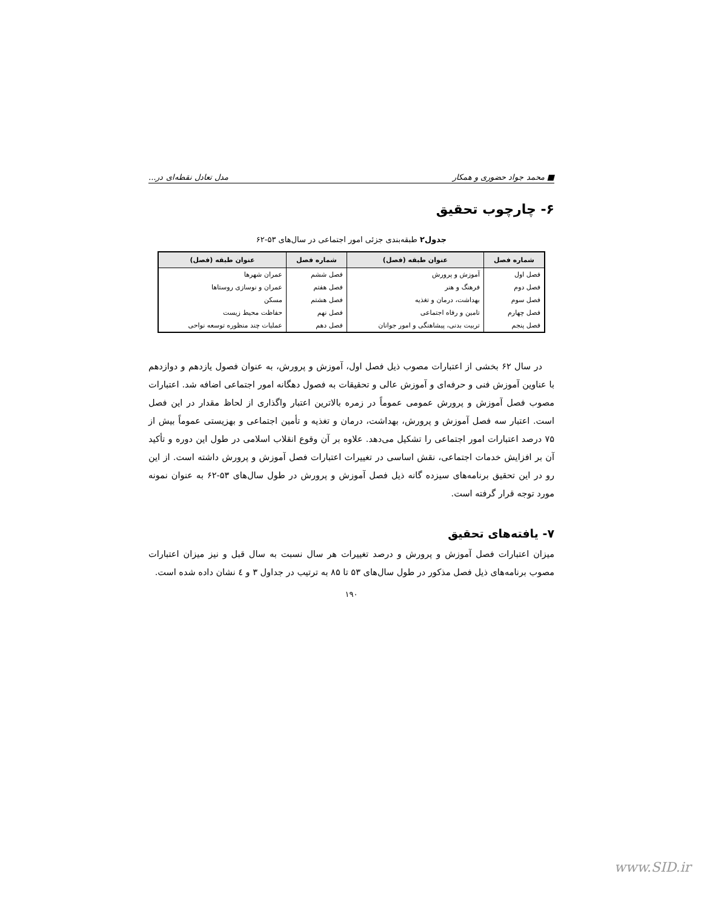■ محمد جواد حضوری و همکار مدل تعادل نقطه‌ای در...
۶- چارچوب تحقیق
جدول۲ طبقه‌بندی جزئی امور اجتماعی در سال‌های ۵۳-۶۲
| شماره فصل | عنوان طبقه (فصل) | شماره فصل | عنوان طبقه (فصل) |
| --- | --- | --- | --- |
| فصل اول | آموزش و پرورش | فصل ششم | عمران شهرها |
| فصل دوم | فرهنگ و هنر | فصل هفتم | عمران و نوسازی روستاها |
| فصل سوم | بهداشت، درمان و تغذیه | فصل هشتم | مسکن |
| فصل چهارم | تامین و رفاه اجتماعی | فصل نهم | حفاظت محیط زیست |
| فصل پنجم | تربیت بدنی، پیشاهنگی و امور جوانان | فصل دهم | عملیات چند منظوره توسعه نواحی |
در سال ۶۲ بخشی از اعتبارات مصوب ذیل فصل اول، آموزش و پرورش، به عنوان فصول یازدهم و دوازدهم با عناوین آموزش فنی و حرفه‌ای و آموزش عالی و تحقیقات به فصول دهگانه امور اجتماعی اضافه شد. اعتبارات مصوب فصل آموزش و پرورش عمومی عموماً در زمره بالاترین اعتبار واگذاری از لحاظ مقدار در این فصل است. اعتبار سه فصل آموزش و پرورش، بهداشت، درمان و تغذیه و تأمین اجتماعی و بهزیستی عموماً بیش از ۷۵ درصد اعتبارات امور اجتماعی را تشکیل می‌دهد. علاوه بر آن وقوع انقلاب اسلامی در طول این دوره و تأکید آن بر افزایش خدمات اجتماعی، نقش اساسی در تغییرات اعتبارات فصل آموزش و پرورش داشته است. از این رو در این تحقیق برنامه‌های سیزده گانه ذیل فصل آموزش و پرورش در طول سال‌های ۵۳-۶۲ به عنوان نمونه مورد توجه قرار گرفته است.
۷- یافته‌های تحقیق
میزان اعتبارات فصل آموزش و پرورش و درصد تغییرات هر سال نسبت به سال قبل و نیز میزان اعتبارات مصوب برنامه‌های ذیل فصل مذکور در طول سال‌های ۵۳ تا ۸۵ به ترتیب در جداول ۳ و ٤ نشان داده شده است.
۱۹۰
www.SID.ir